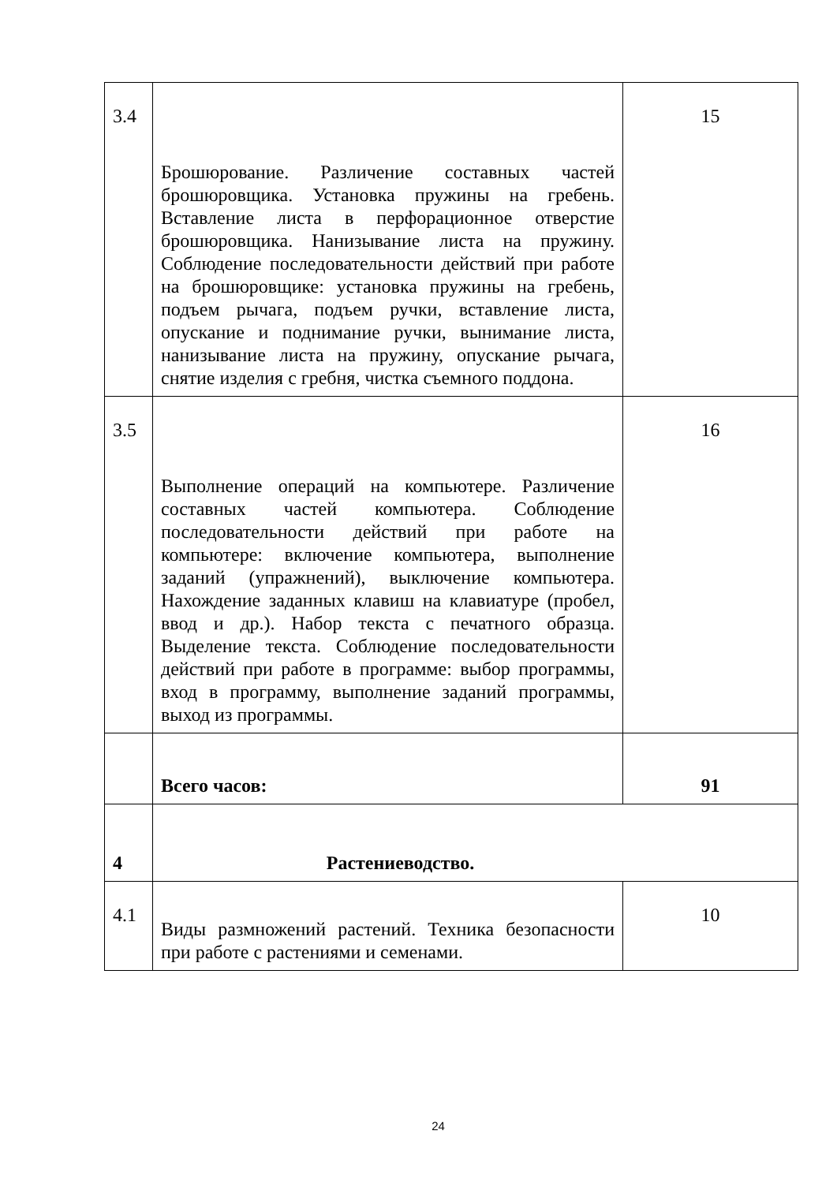| 3.4 | Брошюрование. Различение составных частей брошюровщика. Установка пружины на гребень. Вставление листа в перфорационное отверстие брошюровщика. Нанизывание листа на пружину. Соблюдение последовательности действий при работе на брошюровщике: установка пружины на гребень, подъем рычага, подъем ручки, вставление листа, опускание и поднимание ручки, вынимание листа, нанизывание листа на пружину, опускание рычага, снятие изделия с гребня, чистка съемного поддона. | 15 |
| 3.5 | Выполнение операций на компьютере. Различение составных частей компьютера. Соблюдение последовательности действий при работе на компьютере: включение компьютера, выполнение заданий (упражнений), выключение компьютера. Нахождение заданных клавиш на клавиатуре (пробел, ввод и др.). Набор текста с печатного образца. Выделение текста. Соблюдение последовательности действий при работе в программе: выбор программы, вход в программу, выполнение заданий программы, выход из программы. | 16 |
| | Всего часов: | 91 |
| 4 | Растениеводство. | |
| 4.1 | Виды размножений растений. Техника безопасности при работе с растениями и семенами. | 10 |
24